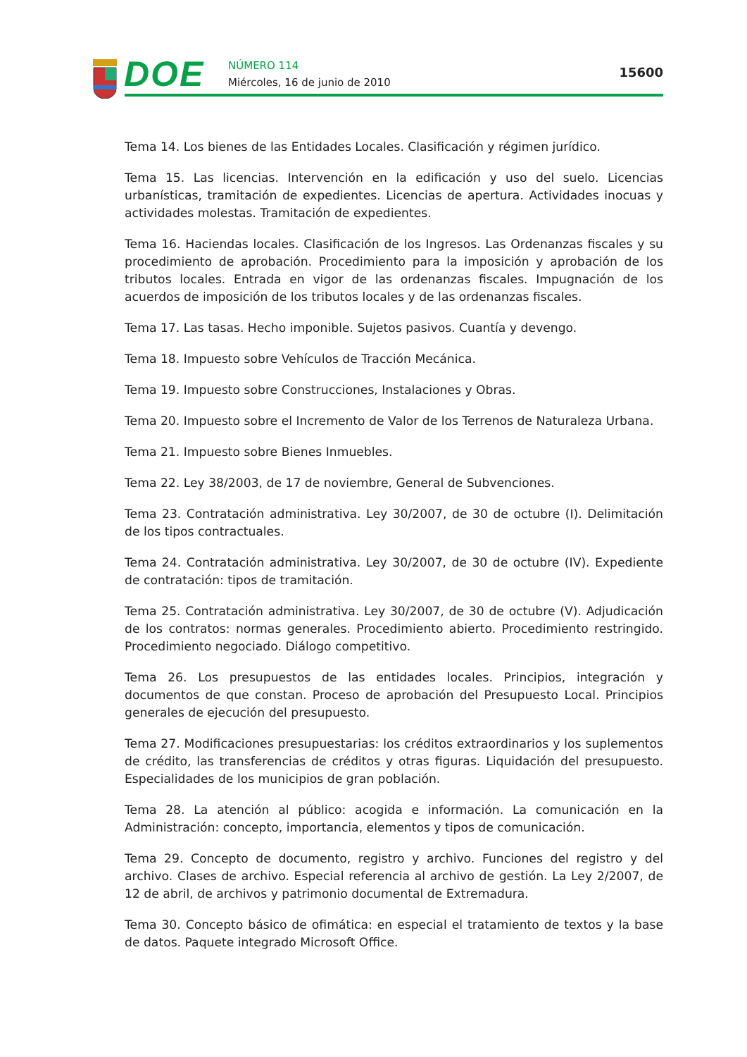DOE NÚMERO 114
Miércoles, 16 de junio de 2010
15600
Tema 14. Los bienes de las Entidades Locales. Clasificación y régimen jurídico.
Tema 15. Las licencias. Intervención en la edificación y uso del suelo. Licencias urbanísticas, tramitación de expedientes. Licencias de apertura. Actividades inocuas y actividades molestas. Tramitación de expedientes.
Tema 16. Haciendas locales. Clasificación de los Ingresos. Las Ordenanzas fiscales y su procedimiento de aprobación. Procedimiento para la imposición y aprobación de los tributos locales. Entrada en vigor de las ordenanzas fiscales. Impugnación de los acuerdos de imposición de los tributos locales y de las ordenanzas fiscales.
Tema 17. Las tasas. Hecho imponible. Sujetos pasivos. Cuantía y devengo.
Tema 18. Impuesto sobre Vehículos de Tracción Mecánica.
Tema 19. Impuesto sobre Construcciones, Instalaciones y Obras.
Tema 20. Impuesto sobre el Incremento de Valor de los Terrenos de Naturaleza Urbana.
Tema 21. Impuesto sobre Bienes Inmuebles.
Tema 22. Ley 38/2003, de 17 de noviembre, General de Subvenciones.
Tema 23. Contratación administrativa. Ley 30/2007, de 30 de octubre (I). Delimitación de los tipos contractuales.
Tema 24. Contratación administrativa. Ley 30/2007, de 30 de octubre (IV). Expediente de contratación: tipos de tramitación.
Tema 25. Contratación administrativa. Ley 30/2007, de 30 de octubre (V). Adjudicación de los contratos: normas generales. Procedimiento abierto. Procedimiento restringido. Procedimiento negociado. Diálogo competitivo.
Tema 26. Los presupuestos de las entidades locales. Principios, integración y documentos de que constan. Proceso de aprobación del Presupuesto Local. Principios generales de ejecución del presupuesto.
Tema 27. Modificaciones presupuestarias: los créditos extraordinarios y los suplementos de crédito, las transferencias de créditos y otras figuras. Liquidación del presupuesto. Especialidades de los municipios de gran población.
Tema 28. La atención al público: acogida e información. La comunicación en la Administración: concepto, importancia, elementos y tipos de comunicación.
Tema 29. Concepto de documento, registro y archivo. Funciones del registro y del archivo. Clases de archivo. Especial referencia al archivo de gestión. La Ley 2/2007, de 12 de abril, de archivos y patrimonio documental de Extremadura.
Tema 30. Concepto básico de ofimática: en especial el tratamiento de textos y la base de datos. Paquete integrado Microsoft Office.